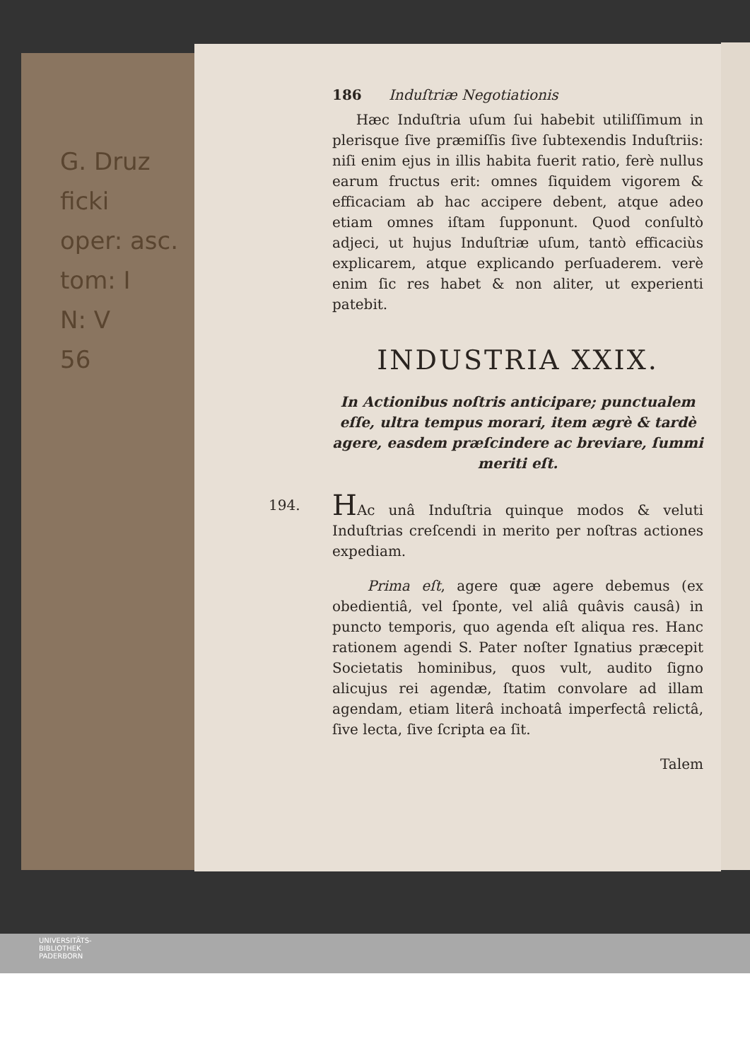G. Druz
ficki
oper: asc.
tom: I
N: V
56
186 Induſtriæ Negotiationis
Hæc Induſtria uſum ſui habebit utiliſſimum in plerisque ſive præmiſſis ſive ſubtexendis Induſtriis: niſi enim ejus in illis habita fuerit ratio, ferè nullus earum fructus erit: omnes ſiquidem vigorem & efficaciam ab hac accipere debent, atque adeo etiam omnes iſtam ſupponunt. Quod conſultò adjeci, ut hujus Induſtriæ uſum, tantò efficaciùs explicarem, atque explicando perſuaderem. verè enim ſic res habet & non aliter, ut experienti patebit.
INDUSTRIA XXIX.
In Actionibus noſtris anticipare; punctualem eſſe, ultra tempus morari, item ægrè & tardè agere, easdem præſcindere ac breviare, ſummi meriti eſt.
194. HAc unâ Induſtria quinque modos & veluti Induſtrias creſcendi in merito per noſtras actiones expediam.
Prima eſt, agere quæ agere debemus (ex obedientiâ, vel ſponte, vel aliâ quâvis causâ) in puncto temporis, quo agenda eſt aliqua res. Hanc rationem agendi S. Pater noſter Ignatius præcepit Societatis hominibus, quos vult, audito ſigno alicujus rei agendæ, ſtatim convolare ad illam agendam, etiam literâ inchoatâ imperfectâ relictâ, ſive lecta, ſive ſcripta ea ſit.
Talem
UNIVERSITÄTS-
BIBLIOTHEK
PADERBORN